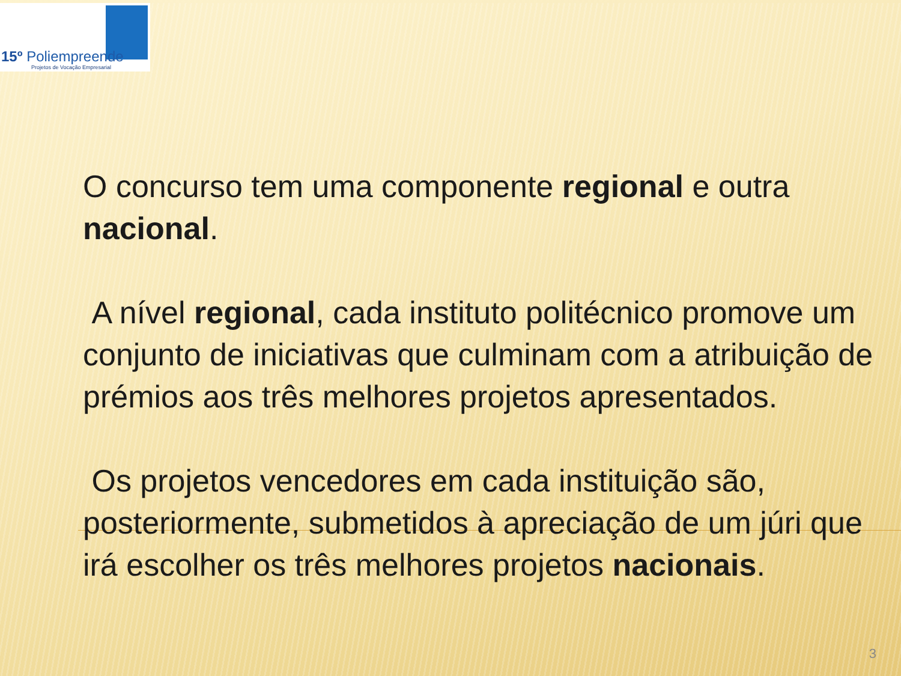15º Poliempreende
Projetos de Vocação Empresarial
O concurso tem uma componente regional e outra nacional.
A nível regional, cada instituto politécnico promove um conjunto de iniciativas que culminam com a atribuição de prémios aos três melhores projetos apresentados.
Os projetos vencedores em cada instituição são, posteriormente, submetidos à apreciação de um júri que irá escolher os três melhores projetos nacionais.
3